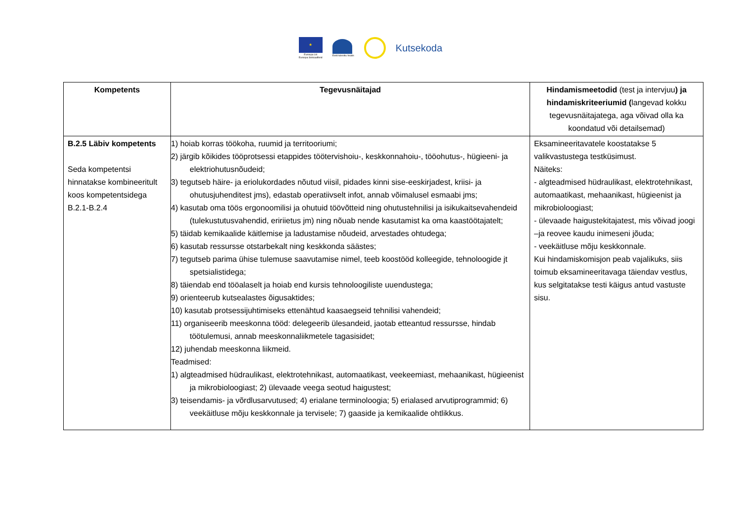★
Euroopa Liit
Euroopa Sotsiaalfond
Eesti tuleviku heaks
Kutsekoda
| Kompetents | Tegevusnäitajad | Hindamismeetodid (test ja intervjuu ) ja hindamiskriteeriumid ( langevad kokku tegevusnäitajatega, aga võivad olla ka koondatud või detailsemad) |
| --- | --- | --- |
| B.2.5 Läbiv kompetents Seda kompetentsi hinnatakse kombineeritult koos kompetentsidega B.2.1-B.2.4 | 1) hoiab korras töökoha, ruumid ja territooriumi; 2) järgib kõikides tööprotsessi etappides töötervishoiu-, keskkonnahoiu-, tööohutus-, hügieeni- ja elektriohutusnõudeid; 3) tegutseb häire- ja eriolukordades nõutud viisil, pidades kinni sise-eeskirjadest, kriisi- ja ohutusjuhenditest jms), edastab operatiivselt infot, annab võimalusel esmaabi jms; 4) kasutab oma töös ergonoomilisi ja ohutuid töövõtteid ning ohutustehnilisi ja isikukaitsevahendeid (tulekustutusvahendid, eririietus jm) ning nõuab nende kasutamist ka oma kaastöötajatelt; 5) täidab kemikaalide käitlemise ja ladustamise nõudeid, arvestades ohtudega; 6) kasutab ressursse otstarbekalt ning keskkonda säästes; 7) tegutseb parima ühise tulemuse saavutamise nimel, teeb koostööd kolleegide, tehnoloogide jt spetsialistidega; 8) täiendab end tööalaselt ja hoiab end kursis tehnoloogiliste uuendustega; 9) orienteerub kutsealastes õigusaktides; 10) kasutab protsessijuhtimiseks ettenähtud kaasaegseid tehnilisi vahendeid; 11) organiseerib meeskonna tööd: delegeerib ülesandeid, jaotab etteantud ressursse, hindab töötulemusi, annab meeskonnaliikmetele tagasisidet; 12) juhendab meeskonna liikmeid. Teadmised: 1) algteadmised hüdraulikast, elektrotehnikast, automaatikast, veekeemiast, mehaanikast, hügieenist ja mikrobioloogiast; 2) ülevaade veega seotud haigustest; 3) teisendamis- ja võrdlusarvutused; 4) erialane terminoloogia; 5) erialased arvutiprogrammid; 6) veekäitluse mõju keskkonnale ja tervisele; 7) gaaside ja kemikaalide ohtlikkus. | Eksamineeritavatele koostatakse 5 valikvastustega testküsimust. Näiteks: - algteadmised hüdraulikast, elektrotehnikast, automaatikast, mehaanikast, hügieenist ja mikrobioloogiast; - ülevaade haigustekitajatest, mis võivad joogi –ja reovee kaudu inimeseni jõuda; - veekäitluse mõju keskkonnale. Kui hindamiskomisjon peab vajalikuks, siis toimub eksamineeritavaga täiendav vestlus, kus selgitatakse testi käigus antud vastuste sisu. |